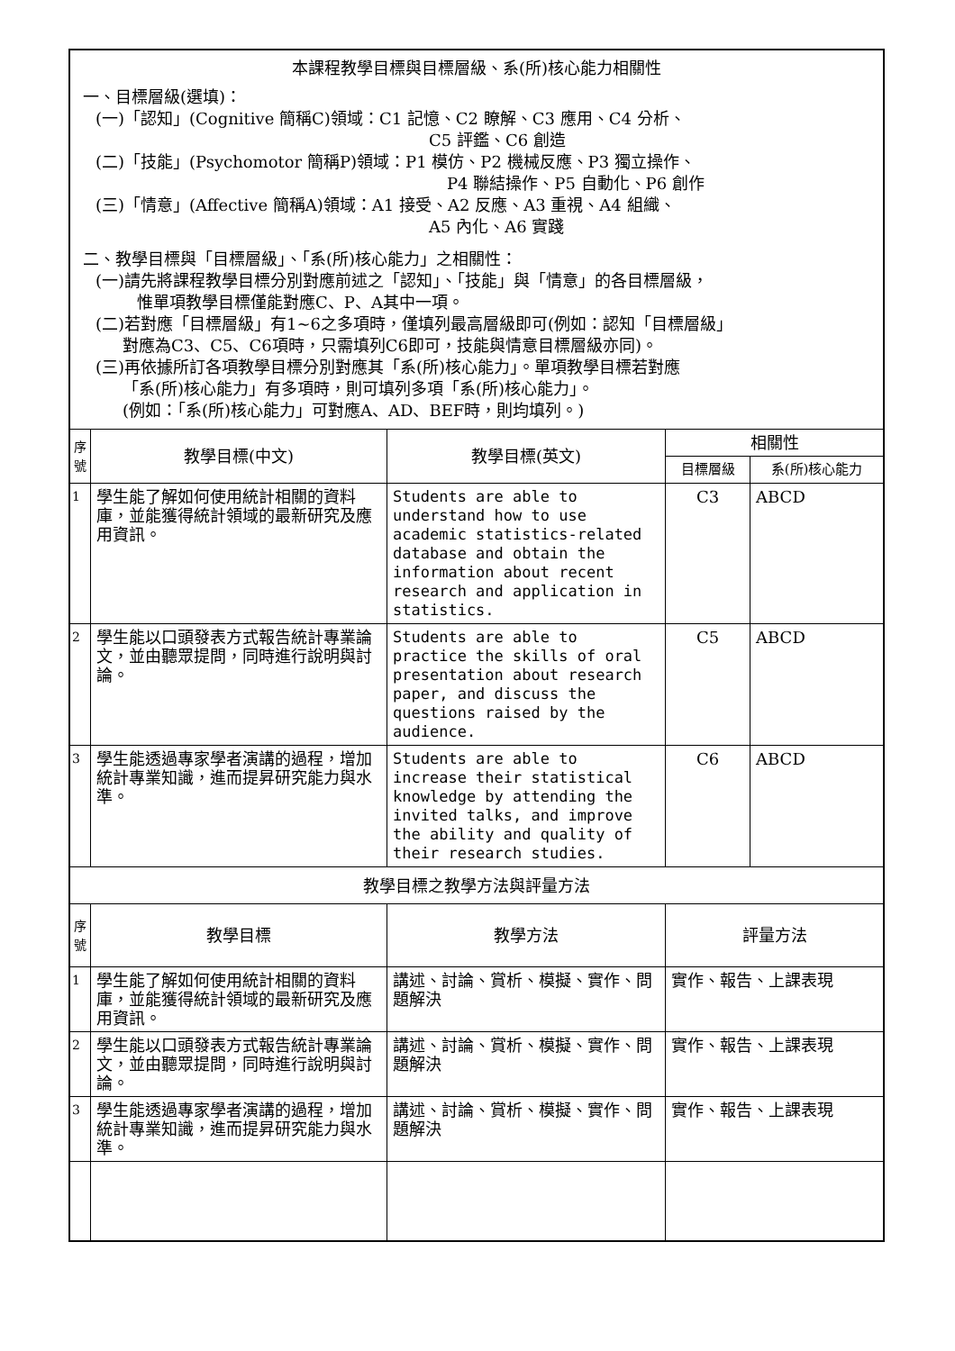| 本課程教學目標與目標層級、系(所)核心能力相關性 一、目標層級(選填)： (一)「認知」(Cognitive 簡稱C)領域：C1 記憶、C2 瞭解、C3 應用、C4 分析、 C5 評鑑、C6 創造 (二)「技能」(Psychomotor 簡稱P)領域：P1 模仿、P2 機械反應、P3 獨立操作、 P4 聯結操作、P5 自動化、P6 創作 (三)「情意」(Affective 簡稱A)領域：A1 接受、A2 反應、A3 重視、A4 組織、 A5 內化、A6 實踐 二、教學目標與「目標層級」、「系(所)核心能力」之相關性： (一)請先將課程教學目標分別對應前述之「認知」、「技能」與「情意」的各目標層級， 惟單項教學目標僅能對應C、P、A其中一項。 (二)若對應「目標層級」有1~6之多項時，僅填列最高層級即可(例如：認知「目標層級」 對應為C3、C5、C6項時，只需填列C6即可，技能與情意目標層級亦同)。 (三)再依據所訂各項教學目標分別對應其「系(所)核心能力」。單項教學目標若對應 「系(所)核心能力」有多項時，則可填列多項「系(所)核心能力」。 (例如：「系(所)核心能力」可對應A、AD、BEF時，則均填列。) | | | | |
| 序號 | 教學目標(中文) | 教學目標(英文) | 相關性 | |
| | | | 目標層級 | 系(所)核心能力 |
| 1 | 學生能了解如何使用統計相關的資料庫，並能獲得統計領域的最新研究及應用資訊。 | Students are able to understand how to use academic statistics-related database and obtain the information about recent research and application in statistics. | C3 | ABCD |
| 2 | 學生能以口頭發表方式報告統計專業論文，並由聽眾提問，同時進行說明與討論。 | Students are able to practice the skills of oral presentation about research paper, and discuss the questions raised by the audience. | C5 | ABCD |
| 3 | 學生能透過專家學者演講的過程，增加統計專業知識，進而提昇研究能力與水準。 | Students are able to increase their statistical knowledge by attending the invited talks, and improve the ability and quality of their research studies. | C6 | ABCD |
| 教學目標之教學方法與評量方法 | | | | |
| 序號 | 教學目標 | 教學方法 | 評量方法 | |
| 1 | 學生能了解如何使用統計相關的資料庫，並能獲得統計領域的最新研究及應用資訊。 | 講述、討論、賞析、模擬、實作、問題解決 | 實作、報告、上課表現 | |
| 2 | 學生能以口頭發表方式報告統計專業論文，並由聽眾提問，同時進行說明與討論。 | 講述、討論、賞析、模擬、實作、問題解決 | 實作、報告、上課表現 | |
| 3 | 學生能透過專家學者演講的過程，增加統計專業知識，進而提昇研究能力與水準。 | 講述、討論、賞析、模擬、實作、問題解決 | 實作、報告、上課表現 | |